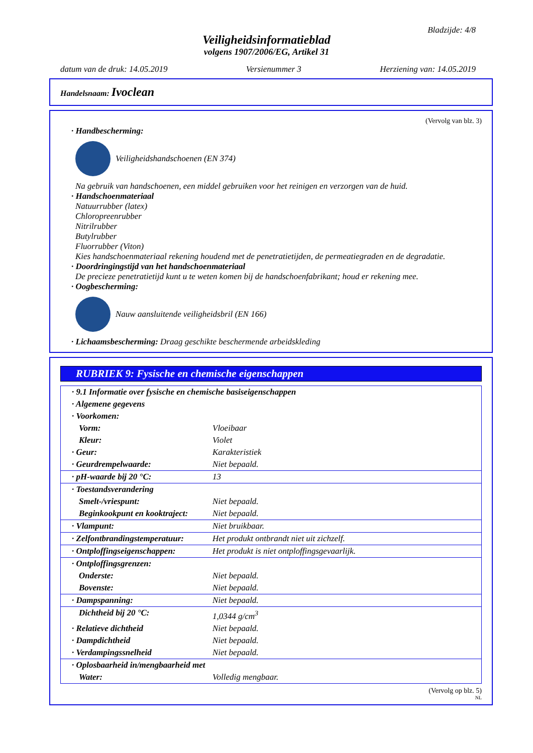Bladzijde: 4/8
Veiligheidsinformatieblad
volgens 1907/2006/EG, Artikel 31
datum van de druk: 14.05.2019 Versienummer 3 Herziening van: 14.05.2019
Handelsnaam: Ivoclean
(Vervolg van blz. 3)
· Handbescherming:
Veiligheidshandschoenen (EN 374)
Na gebruik van handschoenen, een middel gebruiken voor het reinigen en verzorgen van de huid.
· Handschoenmateriaal
Natuurrubber (latex)
Chloropreenrubber
Nitrilrubber
Butylrubber
Fluorrubber (Viton)
Kies handschoenmateriaal rekening houdend met de penetratietijden, de permeatiegraden en de degradatie.
· Doordringingstijd van het handschoenmateriaal
De precieze penetratietijd kunt u te weten komen bij de handschoenfabrikant; houd er rekening mee.
· Oogbescherming:
Nauw aansluitende veiligheidsbril (EN 166)
· Lichaamsbescherming: Draag geschikte beschermende arbeidskleding
RUBRIEK 9: Fysische en chemische eigenschappen
| · 9.1 Informatie over fysische en chemische basiseigenschappen | |
| · Algemene gegevens | |
| · Voorkomen: | |
| Vorm: | Vloeibaar |
| Kleur: | Violet |
| · Geur: | Karakteristiek |
| · Geurdrempelwaarde: | Niet bepaald. |
| · pH-waarde bij 20 °C: | 13 |
| · Toestandsverandering | |
| Smelt-/vriespunt: | Niet bepaald. |
| Beginkookpunt en kooktraject: | Niet bepaald. |
| · Vlampunt: | Niet bruikbaar. |
| · Zelfontbrandingstemperatuur: | Het produkt ontbrandt niet uit zichzelf. |
| · Ontploffingseigenschappen: | Het produkt is niet ontploffingsgevaarlijk. |
| · Ontploffingsgrenzen: | |
| Onderste: | Niet bepaald. |
| Bovenste: | Niet bepaald. |
| · Dampspanning: | Niet bepaald. |
| Dichtheid bij 20 °C: | 1,0344 g/cm<sup>3</sup> |
| · Relatieve dichtheid | Niet bepaald. |
| · Dampdichtheid | Niet bepaald. |
| · Verdampingssnelheid | Niet bepaald. |
| · Oplosbaarheid in/mengbaarheid met | |
| Water: | Volledig mengbaar. |
(Vervolg op blz. 5)
NL